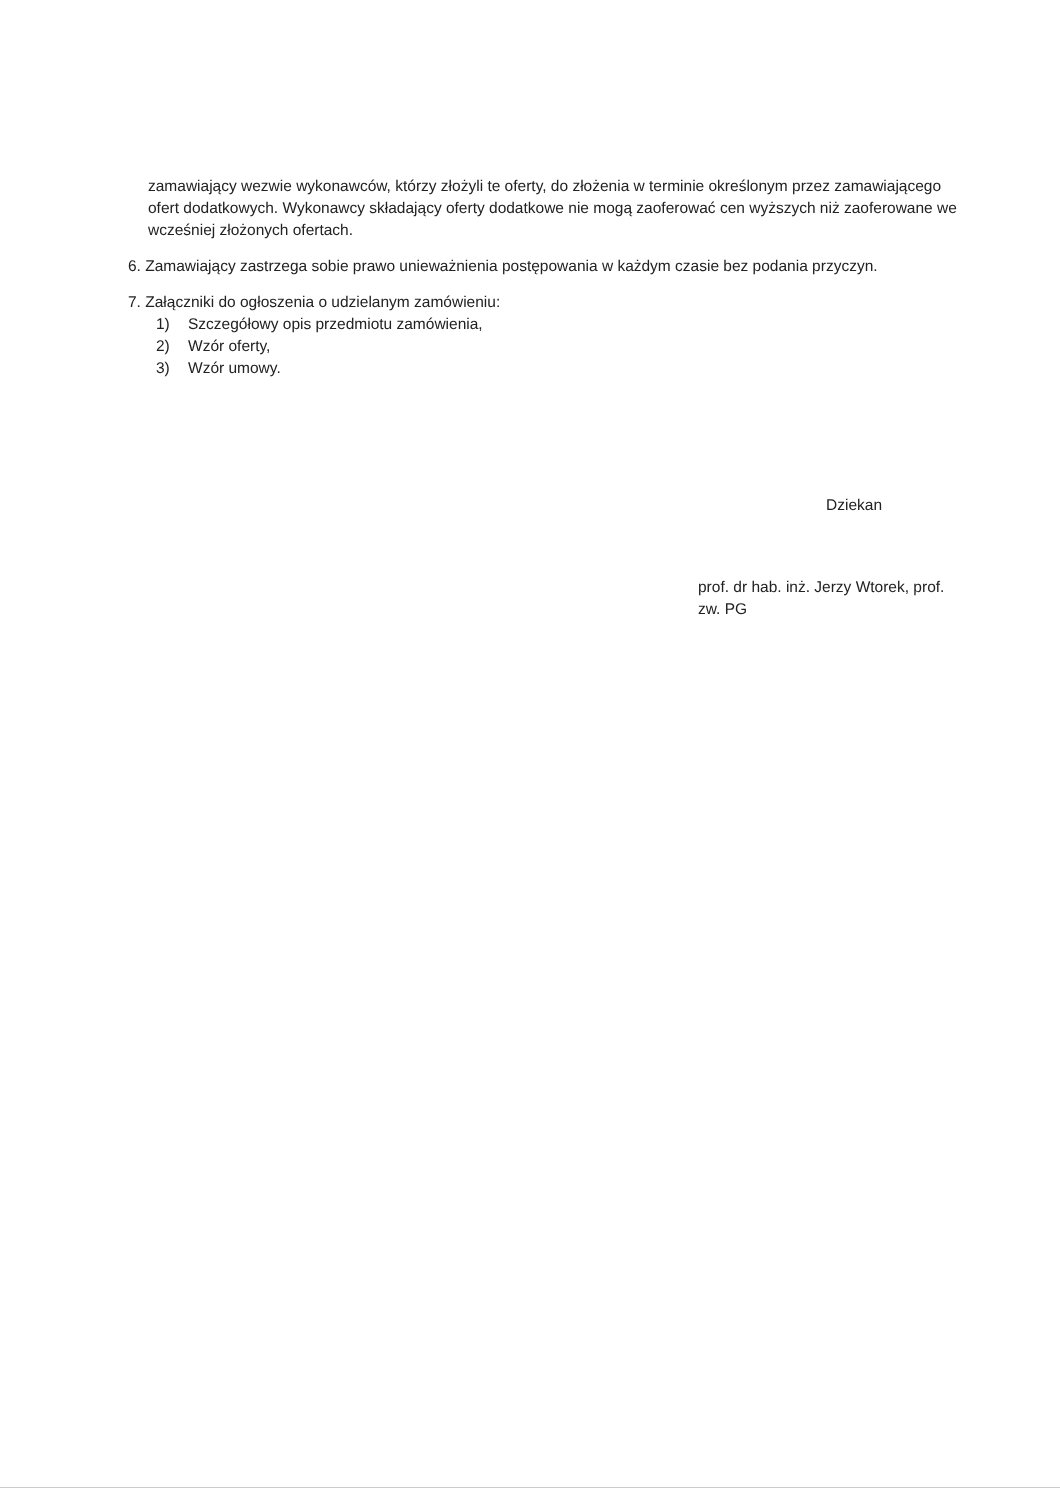zamawiający wezwie wykonawców, którzy złożyli te oferty, do złożenia w terminie określonym przez zamawiającego ofert dodatkowych. Wykonawcy składający oferty dodatkowe nie mogą zaoferować cen wyższych niż zaoferowane we wcześniej złożonych ofertach.
6. Zamawiający zastrzega sobie prawo unieważnienia postępowania w każdym czasie bez podania przyczyn.
7. Załączniki do ogłoszenia o udzielanym zamówieniu:
1) Szczegółowy opis przedmiotu zamówienia,
2) Wzór oferty,
3) Wzór umowy.
Dziekan
prof. dr hab. inż. Jerzy Wtorek, prof. zw. PG